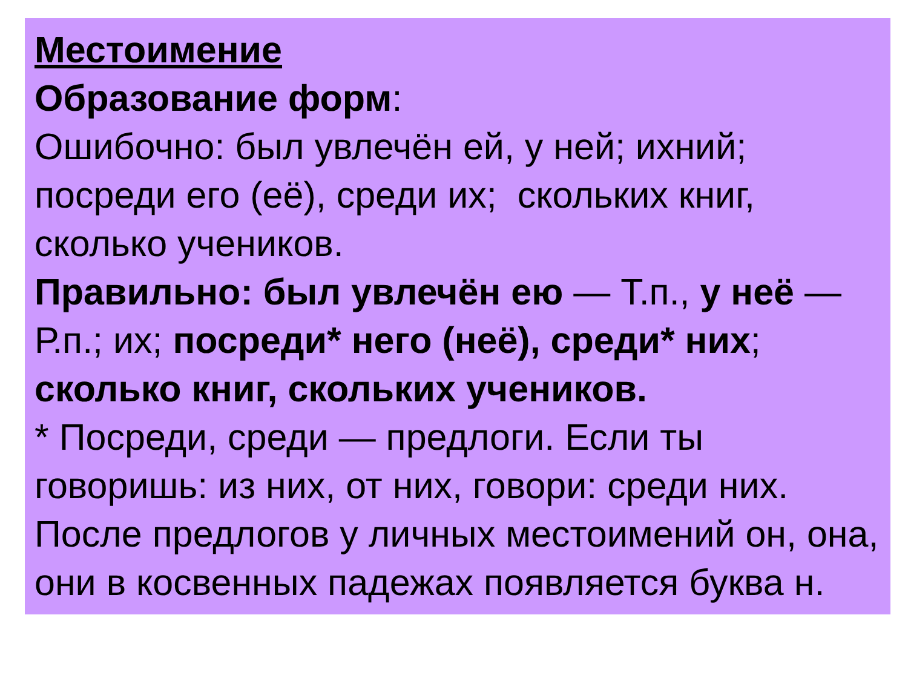Местоимение
Образование форм:
Ошибочно: был увлечён ей, у ней; ихний; посреди его (её), среди их; скольких книг, сколько учеников.
Правильно: был увлечён ею — Т.п., у неё — Р.п.; их; посреди* него (неё), среди* них; сколько книг, скольких учеников.
* Посреди, среди — предлоги. Если ты говоришь: из них, от них, говори: среди них. После предлогов у личных местоимений он, она, они в косвенных падежах появляется буква н.